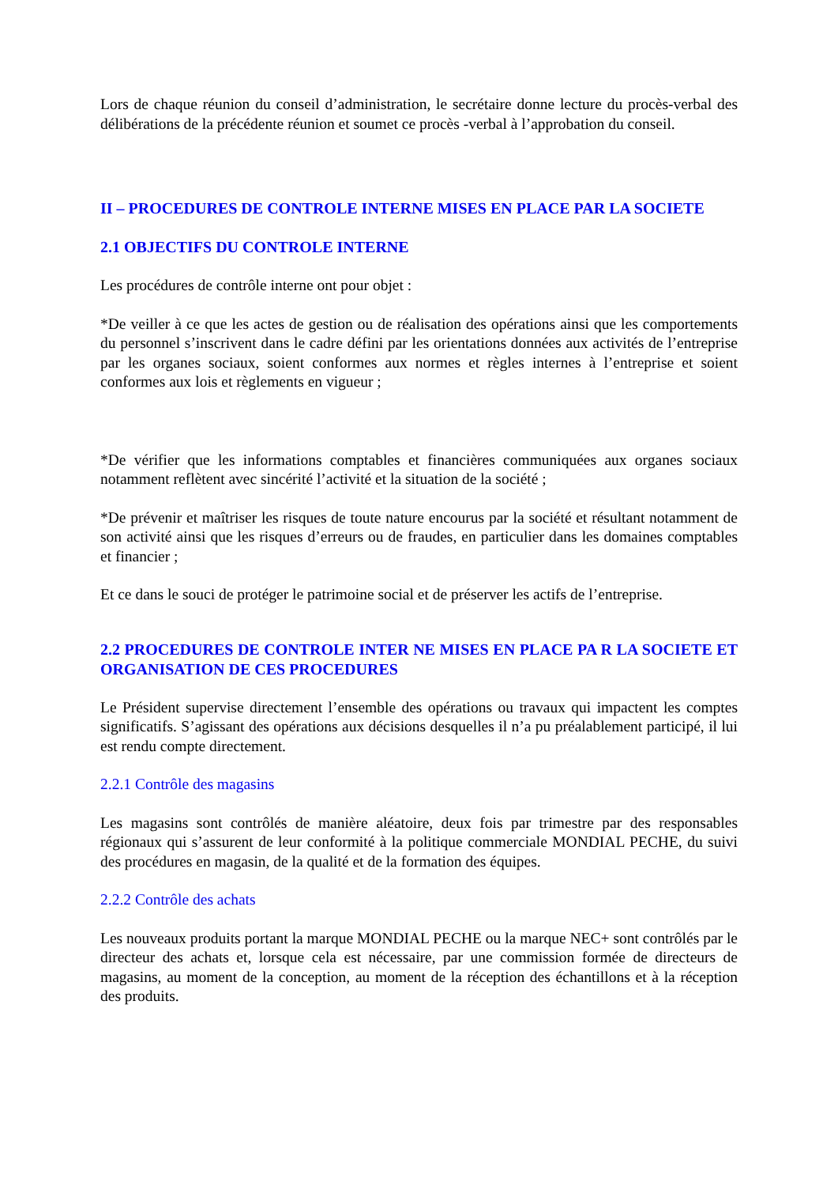Lors de chaque réunion du conseil d’administration, le secrétaire donne lecture du procès-verbal des délibérations de la précédente réunion et soumet ce procès -verbal à l’approbation du conseil.
II – PROCEDURES DE CONTROLE INTERNE MISES EN PLACE PAR LA SOCIETE
2.1 OBJECTIFS DU CONTROLE INTERNE
Les procédures de contrôle interne ont pour objet :
*De veiller à ce que les actes de gestion ou de réalisation des opérations ainsi que les comportements du personnel s’inscrivent dans le cadre défini par les orientations données aux activités de l’entreprise par les organes sociaux, soient conformes aux normes et règles internes à l’entreprise et soient conformes aux lois et règlements en vigueur ;
*De vérifier que les informations comptables et financières communiquées aux organes sociaux notamment reflètent avec sincérité l’activité et la situation de la société ;
*De prévenir et maîtriser les risques de toute nature encourus par la société et résultant notamment de son activité ainsi que les risques d’erreurs ou de fraudes, en particulier dans les domaines comptables et financier ;
Et ce dans le souci de protéger le patrimoine social et de préserver les actifs de l’entreprise.
2.2 PROCEDURES DE CONTROLE INTER NE MISES EN PLACE PA R LA SOCIETE ET ORGANISATION DE CES PROCEDURES
Le Président supervise directement l’ensemble des opérations ou travaux qui impactent les comptes significatifs. S’agissant des opérations aux décisions desquelles il n’a pu préalablement participé, il lui est rendu compte directement.
2.2.1 Contrôle des magasins
Les magasins sont contrôlés de manière aléatoire, deux fois par trimestre par des responsables régionaux qui s’assurent de leur conformité à la politique commerciale MONDIAL PECHE, du suivi des procédures en magasin, de la qualité et de la formation des équipes.
2.2.2 Contrôle des achats
Les nouveaux produits portant la marque MONDIAL PECHE ou la marque NEC+ sont contrôlés par le directeur des achats et, lorsque cela est nécessaire, par une commission formée de directeurs de magasins, au moment de la conception, au moment de la réception des échantillons et à la réception des produits.